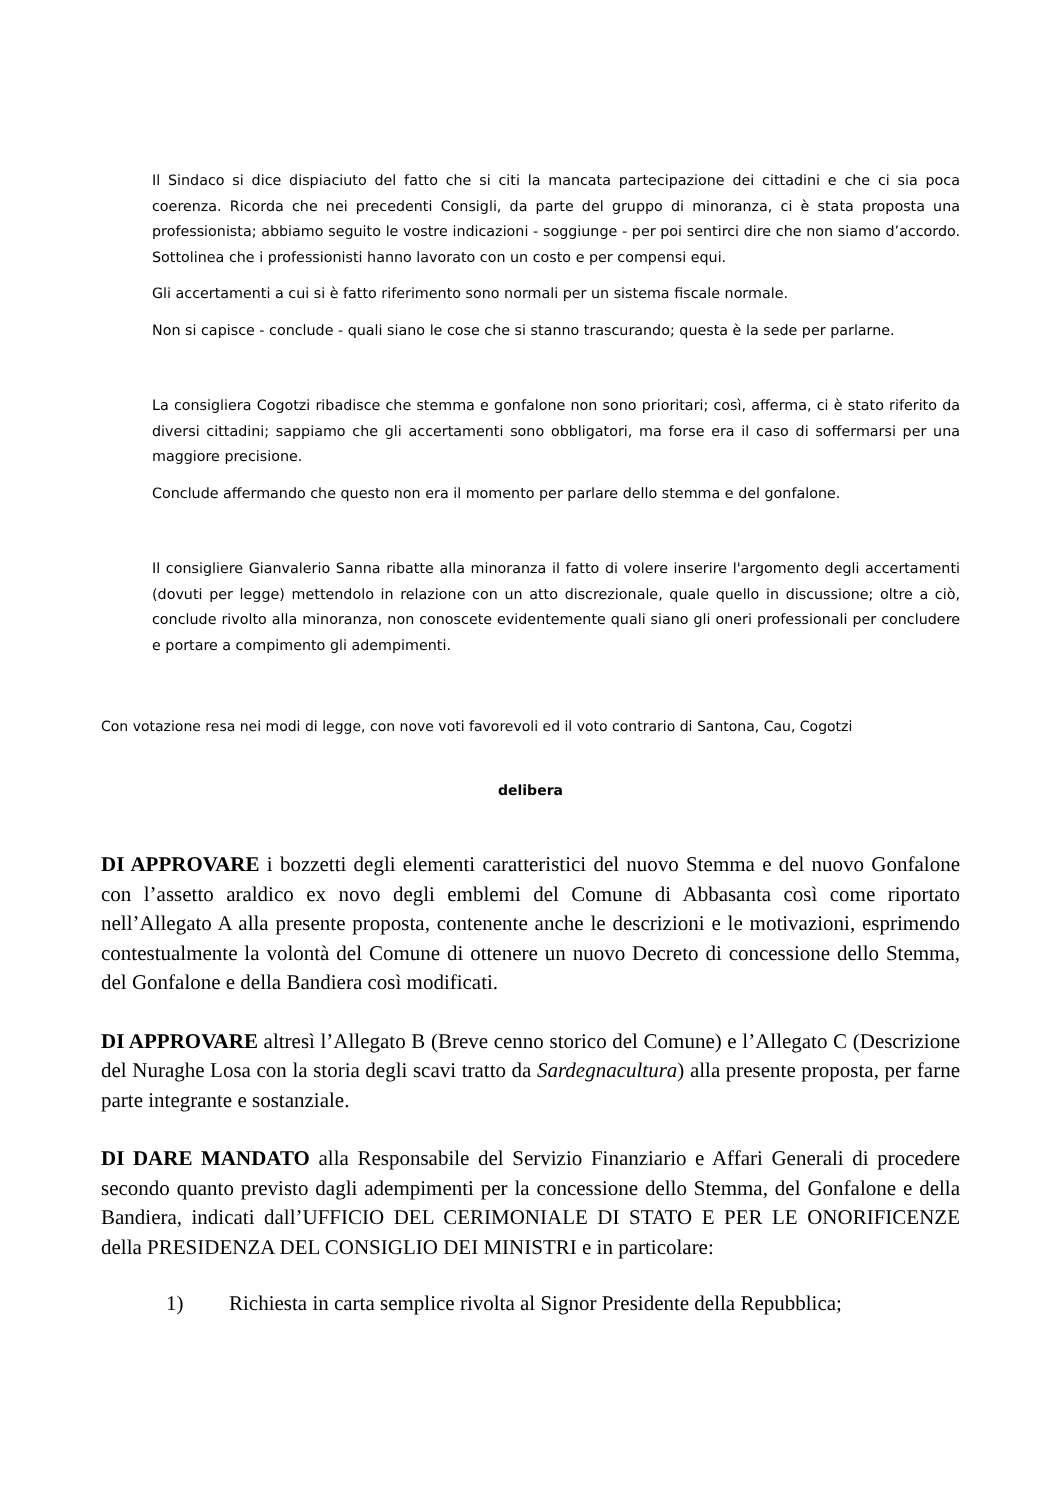Il Sindaco si dice dispiaciuto del fatto che si citi la mancata partecipazione dei cittadini e che ci sia poca coerenza. Ricorda che nei precedenti Consigli, da parte del gruppo di minoranza, ci è stata proposta una professionista; abbiamo seguito le vostre indicazioni - soggiunge - per poi sentirci dire che non siamo d’accordo. Sottolinea che i professionisti hanno lavorato con un costo e per compensi equi.
Gli accertamenti a cui si è fatto riferimento sono normali per un sistema fiscale normale.
Non si capisce - conclude - quali siano le cose che si stanno trascurando; questa è la sede per parlarne.
La consigliera Cogotzi ribadisce che stemma e gonfalone non sono prioritari; così, afferma, ci è stato riferito da diversi cittadini; sappiamo che gli accertamenti sono obbligatori, ma forse era il caso di soffermarsi per una maggiore precisione.
Conclude affermando che questo non era il momento per parlare dello stemma e del gonfalone.
Il consigliere Gianvalerio Sanna ribatte alla minoranza il fatto di volere inserire l'argomento degli accertamenti (dovuti per legge) mettendolo in relazione con un atto discrezionale, quale quello in discussione; oltre a ciò, conclude rivolto alla minoranza, non conoscete evidentemente quali siano gli oneri professionali per concludere e portare a compimento gli adempimenti.
Con votazione resa nei modi di legge, con nove voti favorevoli ed il voto contrario di Santona, Cau, Cogotzi
delibera
DI APPROVARE i bozzetti degli elementi caratteristici del nuovo Stemma e del nuovo Gonfalone con l’assetto araldico ex novo degli emblemi del Comune di Abbasanta così come riportato nell’Allegato A alla presente proposta, contenente anche le descrizioni e le motivazioni, esprimendo contestualmente la volontà del Comune di ottenere un nuovo Decreto di concessione dello Stemma, del Gonfalone e della Bandiera così modificati.
DI APPROVARE altresì l’Allegato B (Breve cenno storico del Comune) e l’Allegato C (Descrizione del Nuraghe Losa con la storia degli scavi tratto da Sardegnacultura) alla presente proposta, per farne parte integrante e sostanziale.
DI DARE MANDATO alla Responsabile del Servizio Finanziario e Affari Generali di procedere secondo quanto previsto dagli adempimenti per la concessione dello Stemma, del Gonfalone e della Bandiera, indicati dall’UFFICIO DEL CERIMONIALE DI STATO E PER LE ONORIFICENZE della PRESIDENZA DEL CONSIGLIO DEI MINISTRI e in particolare:
1) Richiesta in carta semplice rivolta al Signor Presidente della Repubblica;